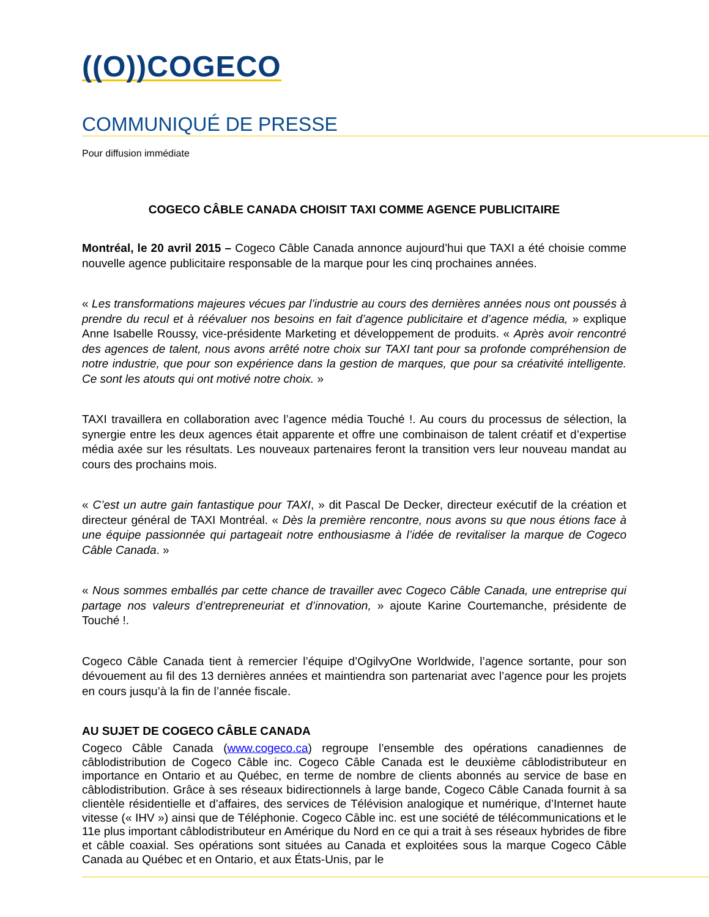((O))COGECO
COMMUNIQUÉ DE PRESSE
Pour diffusion immédiate
COGECO CÂBLE CANADA CHOISIT TAXI COMME AGENCE PUBLICITAIRE
Montréal, le 20 avril 2015 – Cogeco Câble Canada annonce aujourd’hui que TAXI a été choisie comme nouvelle agence publicitaire responsable de la marque pour les cinq prochaines années.
« Les transformations majeures vécues par l’industrie au cours des dernières années nous ont poussés à prendre du recul et à réévaluer nos besoins en fait d’agence publicitaire et d’agence média, » explique Anne Isabelle Roussy, vice-présidente Marketing et développement de produits. « Après avoir rencontré des agences de talent, nous avons arrêté notre choix sur TAXI tant pour sa profonde compréhension de notre industrie, que pour son expérience dans la gestion de marques, que pour sa créativité intelligente. Ce sont les atouts qui ont motivé notre choix. »
TAXI travaillera en collaboration avec l’agence média Touché !. Au cours du processus de sélection, la synergie entre les deux agences était apparente et offre une combinaison de talent créatif et d’expertise média axée sur les résultats. Les nouveaux partenaires feront la transition vers leur nouveau mandat au cours des prochains mois.
« C’est un autre gain fantastique pour TAXI, » dit Pascal De Decker, directeur exécutif de la création et directeur général de TAXI Montréal. « Dès la première rencontre, nous avons su que nous étions face à une équipe passionnée qui partageait notre enthousiasme à l’idée de revitaliser la marque de Cogeco Câble Canada. »
« Nous sommes emballés par cette chance de travailler avec Cogeco Câble Canada, une entreprise qui partage nos valeurs d’entrepreneuriat et d’innovation, » ajoute Karine Courtemanche, présidente de Touché !.
Cogeco Câble Canada tient à remercier l’équipe d’OgilvyOne Worldwide, l’agence sortante, pour son dévouement au fil des 13 dernières années et maintiendra son partenariat avec l’agence pour les projets en cours jusqu’à la fin de l’année fiscale.
AU SUJET DE COGECO CÂBLE CANADA
Cogeco Câble Canada (www.cogeco.ca) regroupe l’ensemble des opérations canadiennes de câblodistribution de Cogeco Câble inc. Cogeco Câble Canada est le deuxième câblodistributeur en importance en Ontario et au Québec, en terme de nombre de clients abonnés au service de base en câblodistribution. Grâce à ses réseaux bidirectionnels à large bande, Cogeco Câble Canada fournit à sa clientèle résidentielle et d’affaires, des services de Télévision analogique et numérique, d’Internet haute vitesse (« IHV ») ainsi que de Téléphonie. Cogeco Câble inc. est une société de télécommunications et le 11e plus important câblodistributeur en Amérique du Nord en ce qui a trait à ses réseaux hybrides de fibre et câble coaxial. Ses opérations sont situées au Canada et exploitées sous la marque Cogeco Câble Canada au Québec et en Ontario, et aux États-Unis, par le